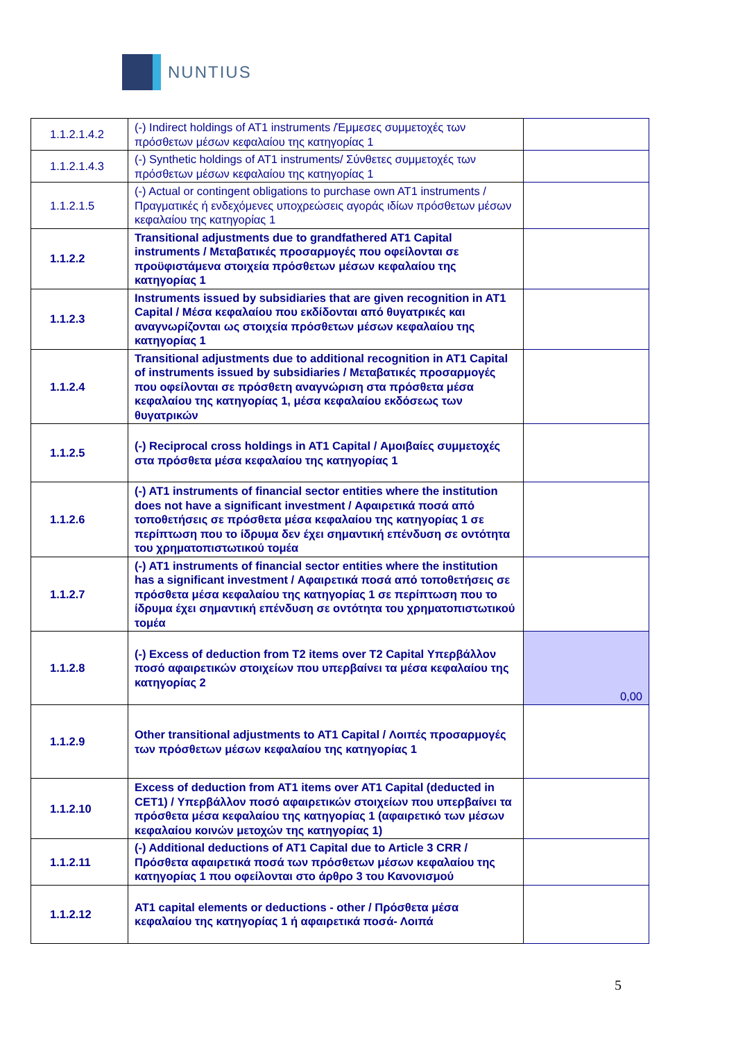NUNTIUS
| 1.1.2.1.4.2 | (-) Indirect holdings of AT1 instruments /Έμμεσες συμμετοχές των πρόσθετων μέσων κεφαλαίου της κατηγορίας 1 | |
| 1.1.2.1.4.3 | (-) Synthetic holdings of AT1 instruments/ Σύνθετες συμμετοχές των πρόσθετων μέσων κεφαλαίου της κατηγορίας 1 | |
| 1.1.2.1.5 | (-) Actual or contingent obligations to purchase own AT1 instruments / Πραγματικές ή ενδεχόμενες υποχρεώσεις αγοράς ιδίων πρόσθετων μέσων κεφαλαίου της κατηγορίας 1 | |
| 1.1.2.2 | Transitional adjustments due to grandfathered AT1 Capital instruments / Μεταβατικές προσαρμογές που οφείλονται σε προϋφιστάμενα στοιχεία πρόσθετων μέσων κεφαλαίου της κατηγορίας 1 | |
| 1.1.2.3 | Instruments issued by subsidiaries that are given recognition in AT1 Capital / Μέσα κεφαλαίου που εκδίδονται από θυγατρικές και αναγνωρίζονται ως στοιχεία πρόσθετων μέσων κεφαλαίου της κατηγορίας 1 | |
| 1.1.2.4 | Transitional adjustments due to additional recognition in AT1 Capital of instruments issued by subsidiaries / Μεταβατικές προσαρμογές που οφείλονται σε πρόσθετη αναγνώριση στα πρόσθετα μέσα κεφαλαίου της κατηγορίας 1, μέσα κεφαλαίου εκδόσεως των θυγατρικών | |
| 1.1.2.5 | (-) Reciprocal cross holdings in AT1 Capital / Αμοιβαίες συμμετοχές στα πρόσθετα μέσα κεφαλαίου της κατηγορίας 1 | |
| 1.1.2.6 | (-) AT1 instruments of financial sector entities where the institution does not have a significant investment / Αφαιρετικά ποσά από τοποθετήσεις σε πρόσθετα μέσα κεφαλαίου της κατηγορίας 1 σε περίπτωση που το ίδρυμα δεν έχει σημαντική επένδυση σε οντότητα του χρηματοπιστωτικού τομέα | |
| 1.1.2.7 | (-) AT1 instruments of financial sector entities where the institution has a significant investment / Αφαιρετικά ποσά από τοποθετήσεις σε πρόσθετα μέσα κεφαλαίου της κατηγορίας 1 σε περίπτωση που το ίδρυμα έχει σημαντική επένδυση σε οντότητα του χρηματοπιστωτικού τομέα | |
| 1.1.2.8 | (-) Excess of deduction from T2 items over T2 Capital Υπερβάλλον ποσό αφαιρετικών στοιχείων που υπερβαίνει τα μέσα κεφαλαίου της κατηγορίας 2 | 0,00 |
| 1.1.2.9 | Other transitional adjustments to AT1 Capital / Λοιπές προσαρμογές των πρόσθετων μέσων κεφαλαίου της κατηγορίας 1 | |
| 1.1.2.10 | Excess of deduction from AT1 items over AT1 Capital (deducted in CET1) / Υπερβάλλον ποσό αφαιρετικών στοιχείων που υπερβαίνει τα πρόσθετα μέσα κεφαλαίου της κατηγορίας 1 (αφαιρετικό των μέσων κεφαλαίου κοινών μετοχών της κατηγορίας 1) | |
| 1.1.2.11 | (-) Additional deductions of AT1 Capital due to Article 3 CRR / Πρόσθετα αφαιρετικά ποσά των πρόσθετων μέσων κεφαλαίου της κατηγορίας 1 που οφείλονται στο άρθρο 3 του Κανονισμού | |
| 1.1.2.12 | AT1 capital elements or deductions - other / Πρόσθετα μέσα κεφαλαίου της κατηγορίας 1 ή αφαιρετικά ποσά- Λοιπά | |
5